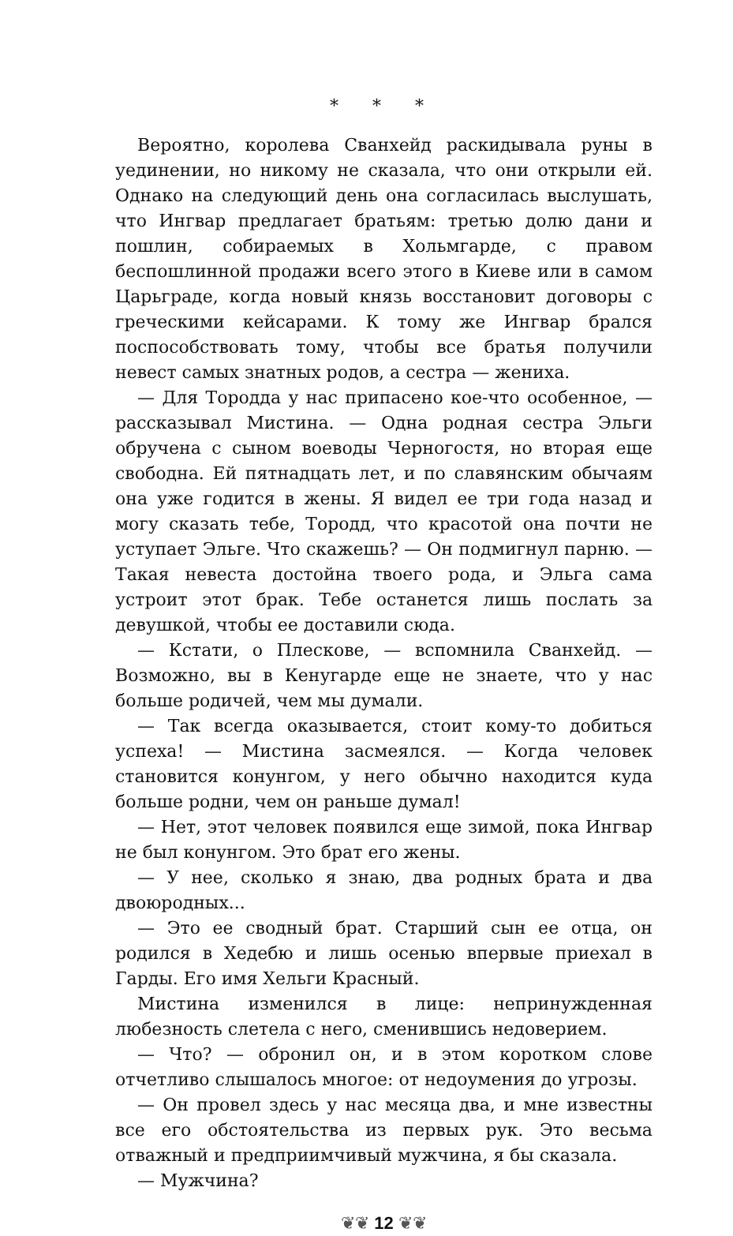* * *
Вероятно, королева Сванхейд раскидывала руны в уединении, но никому не сказала, что они открыли ей. Однако на следующий день она согласилась выслушать, что Ингвар предлагает братьям: третью долю дани и пошлин, собираемых в Хольмгарде, с правом беспошлинной продажи всего этого в Киеве или в самом Царьграде, когда новый князь восстановит договоры с греческими кейсарами. К тому же Ингвар брался поспособствовать тому, чтобы все братья получили невест самых знатных родов, а сестра — жениха.
— Для Тородда у нас припасено кое-что особенное, — рассказывал Мистина. — Одна родная сестра Эльги обручена с сыном воеводы Черногостя, но вторая еще свободна. Ей пятнадцать лет, и по славянским обычаям она уже годится в жены. Я видел ее три года назад и могу сказать тебе, Тородд, что красотой она почти не уступает Эльге. Что скажешь? — Он подмигнул парню. — Такая невеста достойна твоего рода, и Эльга сама устроит этот брак. Тебе останется лишь послать за девушкой, чтобы ее доставили сюда.
— Кстати, о Плескове, — вспомнила Сванхейд. — Возможно, вы в Кенугарде еще не знаете, что у нас больше родичей, чем мы думали.
— Так всегда оказывается, стоит кому-то добиться успеха! — Мистина засмеялся. — Когда человек становится конунгом, у него обычно находится куда больше родни, чем он раньше думал!
— Нет, этот человек появился еще зимой, пока Ингвар не был конунгом. Это брат его жены.
— У нее, сколько я знаю, два родных брата и два двоюродных...
— Это ее сводный брат. Старший сын ее отца, он родился в Хедебю и лишь осенью впервые приехал в Гарды. Его имя Хельги Красный.
Мистина изменился в лице: непринужденная любезность слетела с него, сменившись недоверием.
— Что? — обронил он, и в этом коротком слове отчетливо слышалось многое: от недоумения до угрозы.
— Он провел здесь у нас месяца два, и мне известны все его обстоятельства из первых рук. Это весьма отважный и предприимчивый мужчина, я бы сказала.
— Мужчина?
❦❦ 12 ❦❦